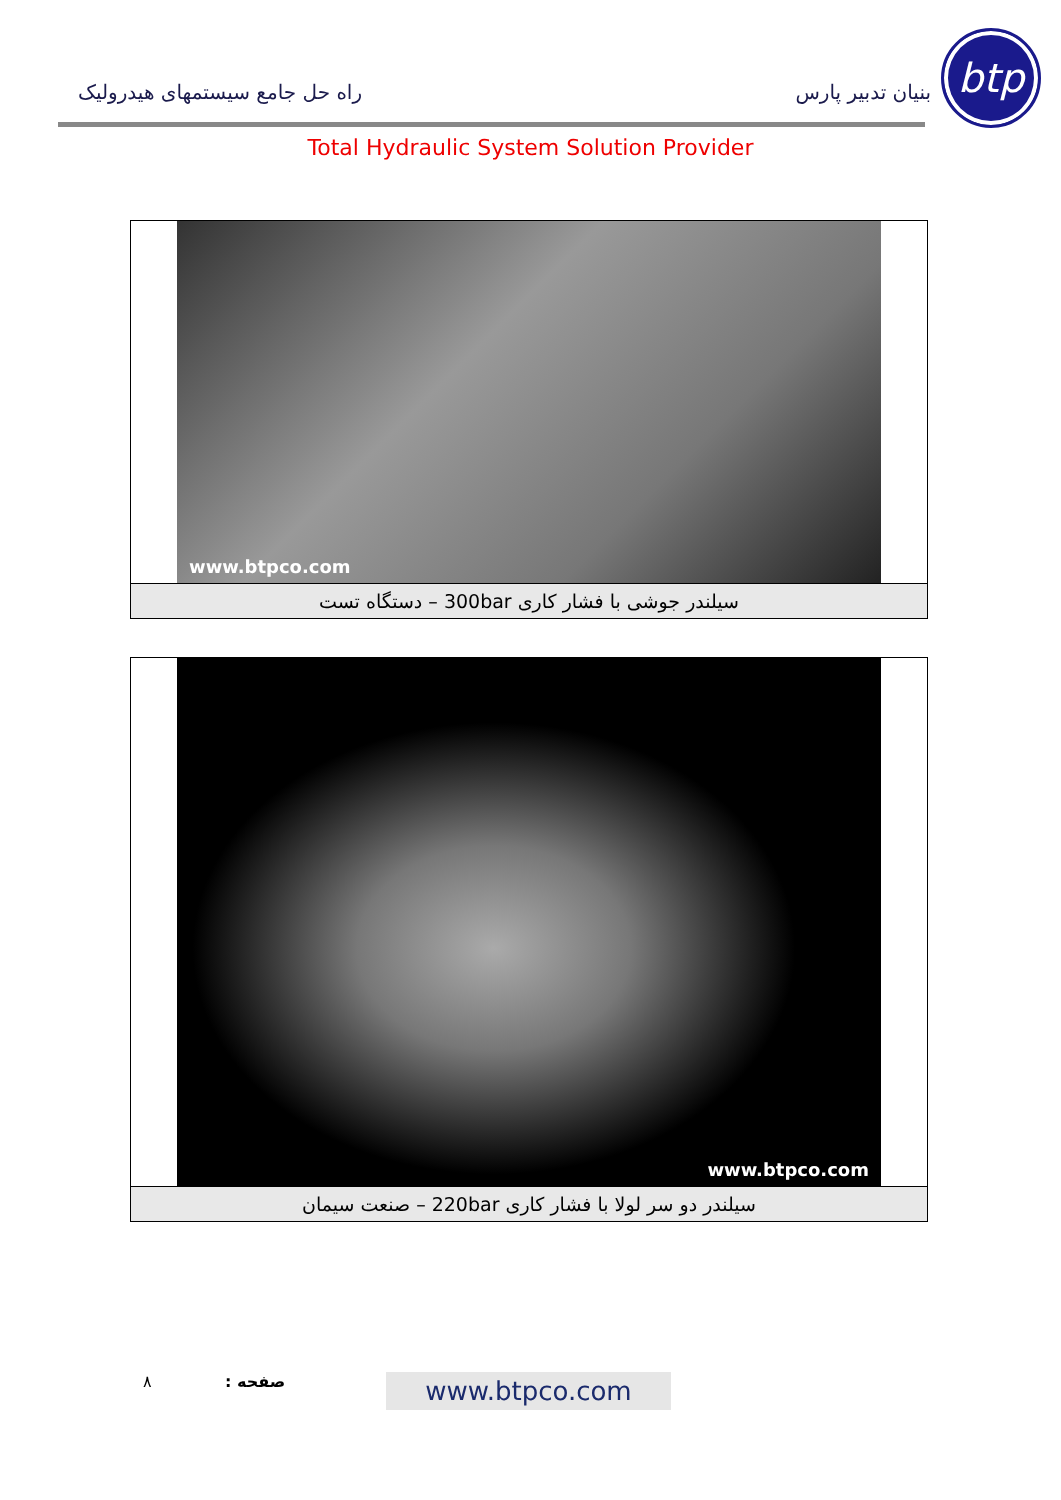btp
بنیان تدبیر پارس راه حل جامع سیستمهای هیدرولیک
Total Hydraulic System Solution Provider
www.btpco.com
سیلندر جوشی با فشار کاری 300bar – دستگاه تست
www.btpco.com
سیلندر دو سر لولا با فشار کاری 220bar – صنعت سیمان
۸ صفحه : www.btpco.com